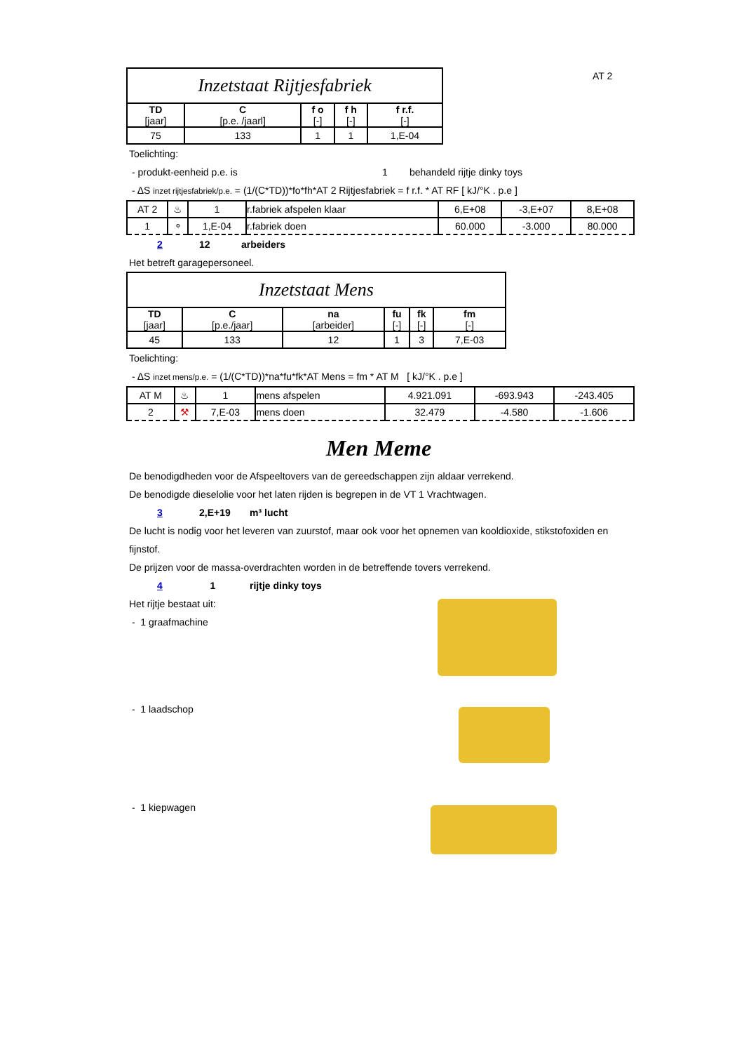AT 2
| Inzetstaat Rijtjesfabriek | | | | |
| --- | --- | --- | --- | --- |
| TD [jaar] | C [p.e. /jaarl] | f o [-] | f h [-] | f r.f. [-] |
| 75 | 133 | 1 | 1 | 1,E-04 |
Toelichting:
- produkt-eenheid p.e. is 1 behandeld rijtje dinky toys
- ΔS inzet rijtjesfabriek/p.e. = (1/(C*TD))*fo*fh*AT 2 Rijtjesfabriek = f r.f. * AT RF [ kJ/°K . p.e ]
| AT 2 | ♨ | 1 | r.fabriek afspelen klaar | 6,E+08 | -3,E+07 | 8,E+08 |
| 1 | ⚬ | 1,E-04 | r.fabriek doen | 60.000 | -3.000 | 80.000 |
2 12 arbeiders
Het betreft garagepersoneel.
| Inzetstaat Mens | | | | | |
| --- | --- | --- | --- | --- | --- |
| TD [jaar] | C [p.e./jaar] | na [arbeider] | fu [-] | fk [-] | fm [-] |
| 45 | 133 | 12 | 1 | 3 | 7,E-03 |
Toelichting:
- ΔS inzet mens/p.e. = (1/(C*TD))*na*fu*fk*AT Mens = fm * AT M [ kJ/°K . p.e ]
| AT M | ♨ | 1 | mens afspelen | 4.921.091 | -693.943 | -243.405 |
| 2 | ⚒ | 7,E-03 | mens doen | 32.479 | -4.580 | -1.606 |
Men Meme
De benodigdheden voor de Afspeeltovers van de gereedschappen zijn aldaar verrekend.
De benodigde dieselolie voor het laten rijden is begrepen in de VT 1 Vrachtwagen.
3 2,E+19 m³ lucht
De lucht is nodig voor het leveren van zuurstof, maar ook voor het opnemen van kooldioxide, stikstofoxiden en fijnstof.
De prijzen voor de massa-overdrachten worden in de betreffende tovers verrekend.
4 1 rijtje dinky toys
Het rijtje bestaat uit:
- 1 graafmachine
- 1 laadschop
- 1 kiepwagen